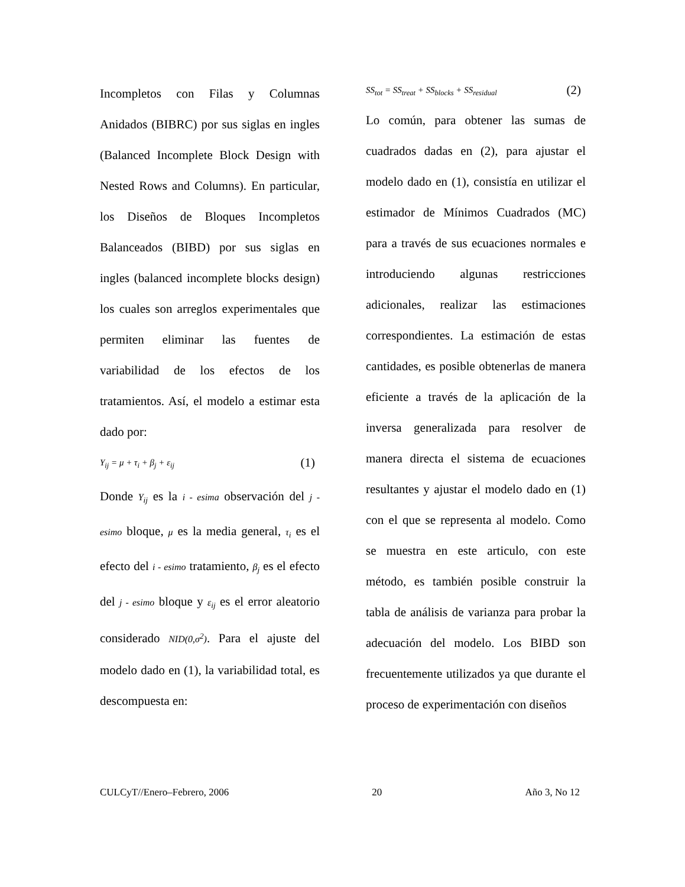Incompletos con Filas y Columnas Anidados (BIBRC) por sus siglas en ingles (Balanced Incomplete Block Design with Nested Rows and Columns). En particular, los Diseños de Bloques Incompletos Balanceados (BIBD) por sus siglas en ingles (balanced incomplete blocks design) los cuales son arreglos experimentales que permiten eliminar las fuentes de variabilidad de los efectos de los tratamientos. Así, el modelo a estimar esta dado por:
Y<sub>ij</sub> = μ + τ<sub>i</sub> + β<sub>j</sub> + ε<sub>ij</sub> (1)
Donde Y<sub>ij</sub> es la i - esima observación del j - esimo bloque, μ es la media general, τ<sub>i</sub> es el efecto del i - esimo tratamiento, β<sub>j</sub> es el efecto del j - esimo bloque y ε<sub>ij</sub> es el error aleatorio considerado NID(0,σ<sup>2</sup>). Para el ajuste del modelo dado en (1), la variabilidad total, es descompuesta en:
SS<sub>tot</sub> = SS<sub>treat</sub> + SS<sub>blocks</sub> + SS<sub>residual</sub> (2)
Lo común, para obtener las sumas de cuadrados dadas en (2), para ajustar el modelo dado en (1), consistía en utilizar el estimador de Mínimos Cuadrados (MC) para a través de sus ecuaciones normales e introduciendo algunas restricciones adicionales, realizar las estimaciones correspondientes. La estimación de estas cantidades, es posible obtenerlas de manera eficiente a través de la aplicación de la inversa generalizada para resolver de manera directa el sistema de ecuaciones resultantes y ajustar el modelo dado en (1) con el que se representa al modelo. Como se muestra en este articulo, con este método, es también posible construir la tabla de análisis de varianza para probar la adecuación del modelo. Los BIBD son frecuentemente utilizados ya que durante el proceso de experimentación con diseños
CULCyT//Enero–Febrero, 2006 20 Año 3, No 12